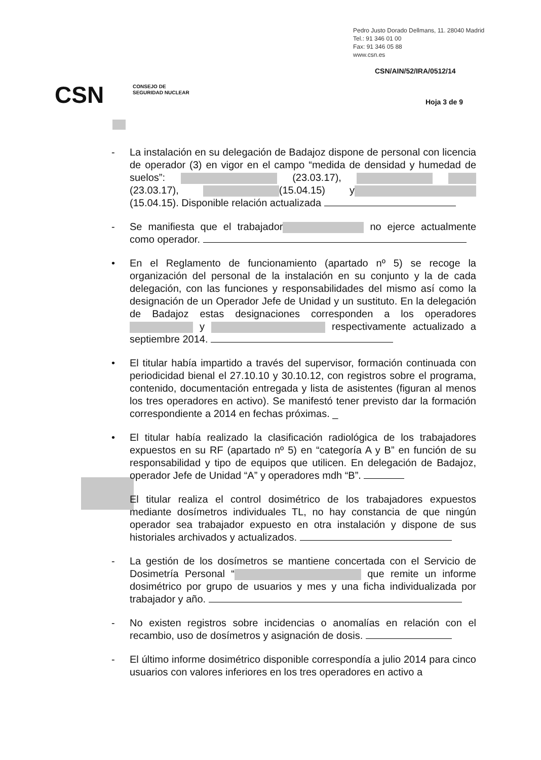Pedro Justo Dorado Dellmans, 11. 28040 Madrid
Tel.: 91 346 01 00
Fax: 91 346 05 88
www.csn.es
CSN/AIN/52/IRA/0512/14
CSN
CONSEJO DE
SEGURIDAD NUCLEAR
Hoja 3 de 9
- La instalación en su delegación de Badajoz dispone de personal con licencia de operador (3) en vigor en el campo “medida de densidad y humedad de suelos”: (23.03.17), (23.03.17), (15.04.15) y (15.04.15). Disponible relación actualizada
- Se manifiesta que el trabajador no ejerce actualmente como operador.
• En el Reglamento de funcionamiento (apartado nº 5) se recoge la organización del personal de la instalación en su conjunto y la de cada delegación, con las funciones y responsabilidades del mismo así como la designación de un Operador Jefe de Unidad y un sustituto. En la delegación de Badajoz estas designaciones corresponden a los operadores y respectivamente actualizado a septiembre 2014.
• El titular había impartido a través del supervisor, formación continuada con periodicidad bienal el 27.10.10 y 30.10.12, con registros sobre el programa, contenido, documentación entregada y lista de asistentes (figuran al menos los tres operadores en activo). Se manifestó tener previsto dar la formación correspondiente a 2014 en fechas próximas. _
• El titular había realizado la clasificación radiológica de los trabajadores expuestos en su RF (apartado nº 5) en “categoría A y B” en función de su responsabilidad y tipo de equipos que utilicen. En delegación de Badajoz, operador Jefe de Unidad “A” y operadores mdh “B”.
El titular realiza el control dosimétrico de los trabajadores expuestos mediante dosímetros individuales TL, no hay constancia de que ningún operador sea trabajador expuesto en otra instalación y dispone de sus historiales archivados y actualizados.
- La gestión de los dosímetros se mantiene concertada con el Servicio de Dosimetría Personal “ que remite un informe dosimétrico por grupo de usuarios y mes y una ficha individualizada por trabajador y año.
- No existen registros sobre incidencias o anomalías en relación con el recambio, uso de dosímetros y asignación de dosis.
- El último informe dosimétrico disponible correspondía a julio 2014 para cinco usuarios con valores inferiores en los tres operadores en activo a